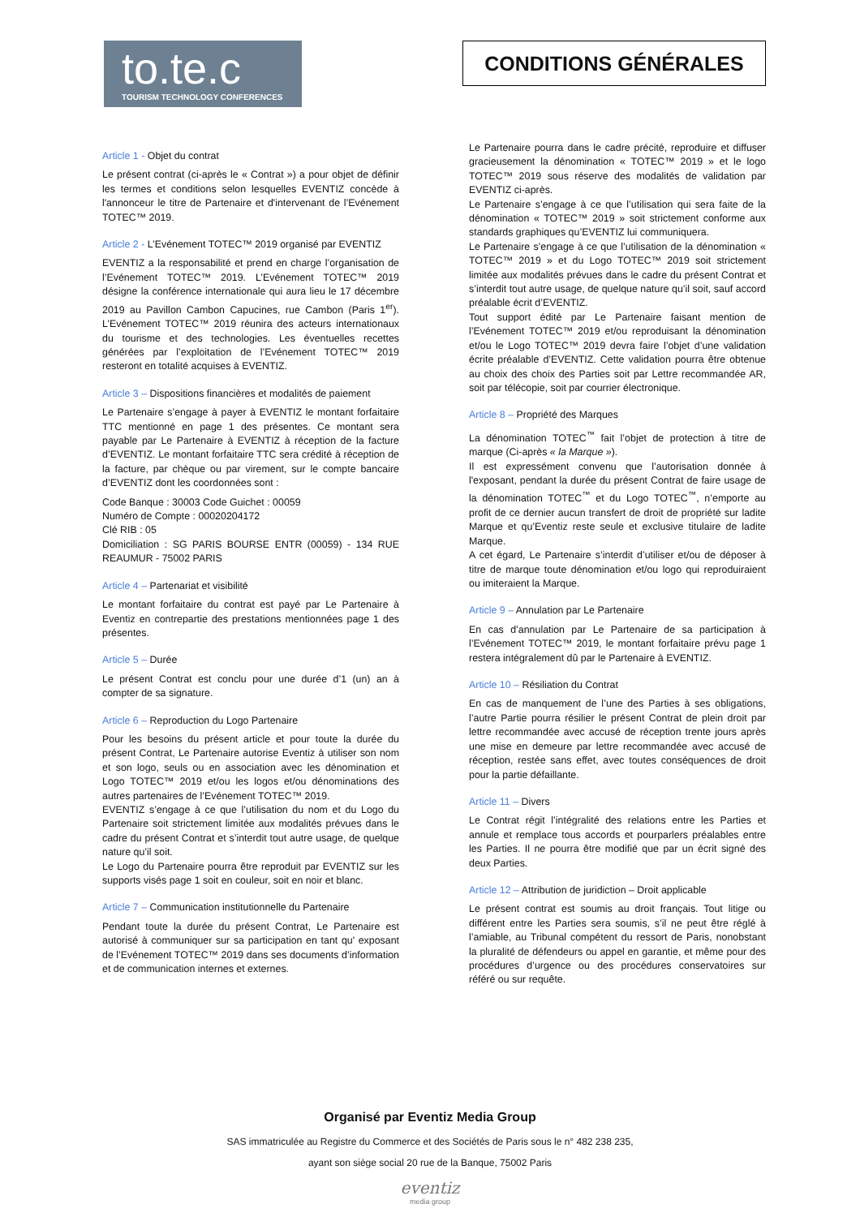to.te.c
TOURISM TECHNOLOGY CONFERENCES
CONDITIONS GÉNÉRALES
Article 1 - Objet du contrat
Le présent contrat (ci-après le « Contrat ») a pour objet de définir les termes et conditions selon lesquelles EVENTIZ concède à l'annonceur le titre de Partenaire et d'intervenant de l’Evénement TOTEC™ 2019.
Article 2 - L’Evénement TOTEC™ 2019 organisé par EVENTIZ
EVENTIZ a la responsabilité et prend en charge l’organisation de l’Evénement TOTEC™ 2019. L’Evénement TOTEC™ 2019 désigne la conférence internationale qui aura lieu le 17 décembre 2019 au Pavillon Cambon Capucines, rue Cambon (Paris 1<sup>er</sup>). L’Evénement TOTEC™ 2019 réunira des acteurs internationaux du tourisme et des technologies. Les éventuelles recettes générées par l’exploitation de l’Evénement TOTEC™ 2019 resteront en totalité acquises à EVENTIZ.
Article 3 – Dispositions financières et modalités de paiement
Le Partenaire s’engage à payer à EVENTIZ le montant forfaitaire TTC mentionné en page 1 des présentes. Ce montant sera payable par Le Partenaire à EVENTIZ à réception de la facture d’EVENTIZ. Le montant forfaitaire TTC sera crédité à réception de la facture, par chèque ou par virement, sur le compte bancaire d’EVENTIZ dont les coordonnées sont :
Code Banque : 30003 Code Guichet : 00059
Numéro de Compte : 00020204172
Clé RIB : 05
Domiciliation : SG PARIS BOURSE ENTR (00059) - 134 RUE REAUMUR - 75002 PARIS
Article 4 – Partenariat et visibilité
Le montant forfaitaire du contrat est payé par Le Partenaire à Eventiz en contrepartie des prestations mentionnées page 1 des présentes.
Article 5 – Durée
Le présent Contrat est conclu pour une durée d’1 (un) an à compter de sa signature.
Article 6 – Reproduction du Logo Partenaire
Pour les besoins du présent article et pour toute la durée du présent Contrat, Le Partenaire autorise Eventiz à utiliser son nom et son logo, seuls ou en association avec les dénomination et Logo TOTEC™ 2019 et/ou les logos et/ou dénominations des autres partenaires de l’Evénement TOTEC™ 2019.
EVENTIZ s’engage à ce que l’utilisation du nom et du Logo du Partenaire soit strictement limitée aux modalités prévues dans le cadre du présent Contrat et s’interdit tout autre usage, de quelque nature qu’il soit.
Le Logo du Partenaire pourra être reproduit par EVENTIZ sur les supports visés page 1 soit en couleur, soit en noir et blanc.
Article 7 – Communication institutionnelle du Partenaire
Pendant toute la durée du présent Contrat, Le Partenaire est autorisé à communiquer sur sa participation en tant qu' exposant de l’Evénement TOTEC™ 2019 dans ses documents d’information et de communication internes et externes.
Le Partenaire pourra dans le cadre précité, reproduire et diffuser gracieusement la dénomination « TOTEC™ 2019 » et le logo TOTEC™ 2019 sous réserve des modalités de validation par EVENTIZ ci-après.
Le Partenaire s’engage à ce que l’utilisation qui sera faite de la dénomination « TOTEC™ 2019 » soit strictement conforme aux standards graphiques qu’EVENTIZ lui communiquera.
Le Partenaire s’engage à ce que l’utilisation de la dénomination « TOTEC™ 2019 » et du Logo TOTEC™ 2019 soit strictement limitée aux modalités prévues dans le cadre du présent Contrat et s’interdit tout autre usage, de quelque nature qu’il soit, sauf accord préalable écrit d’EVENTIZ.
Tout support édité par Le Partenaire faisant mention de l’Evénement TOTEC™ 2019 et/ou reproduisant la dénomination et/ou le Logo TOTEC™ 2019 devra faire l’objet d’une validation écrite préalable d’EVENTIZ. Cette validation pourra être obtenue au choix des choix des Parties soit par Lettre recommandée AR, soit par télécopie, soit par courrier électronique.
Article 8 – Propriété des Marques
La dénomination TOTEC<sup>™</sup> fait l’objet de protection à titre de marque (Ci-après « la Marque »).
Il est expressément convenu que l’autorisation donnée à l'exposant, pendant la durée du présent Contrat de faire usage de la dénomination TOTEC<sup>™</sup> et du Logo TOTEC<sup>™</sup>, n’emporte au profit de ce dernier aucun transfert de droit de propriété sur ladite Marque et qu’Eventiz reste seule et exclusive titulaire de ladite Marque.
A cet égard, Le Partenaire s’interdit d’utiliser et/ou de déposer à titre de marque toute dénomination et/ou logo qui reproduiraient ou imiteraient la Marque.
Article 9 – Annulation par Le Partenaire
En cas d’annulation par Le Partenaire de sa participation à l’Evénement TOTEC™ 2019, le montant forfaitaire prévu page 1 restera intégralement dû par le Partenaire à EVENTIZ.
Article 10 – Résiliation du Contrat
En cas de manquement de l’une des Parties à ses obligations, l’autre Partie pourra résilier le présent Contrat de plein droit par lettre recommandée avec accusé de réception trente jours après une mise en demeure par lettre recommandée avec accusé de réception, restée sans effet, avec toutes conséquences de droit pour la partie défaillante.
Article 11 – Divers
Le Contrat régit l’intégralité des relations entre les Parties et annule et remplace tous accords et pourparlers préalables entre les Parties. Il ne pourra être modifié que par un écrit signé des deux Parties.
Article 12 – Attribution de juridiction – Droit applicable
Le présent contrat est soumis au droit français. Tout litige ou différent entre les Parties sera soumis, s’il ne peut être réglé à l’amiable, au Tribunal compétent du ressort de Paris, nonobstant la pluralité de défendeurs ou appel en garantie, et même pour des procédures d’urgence ou des procédures conservatoires sur référé ou sur requête.
Organisé par Eventiz Media Group
SAS immatriculée au Registre du Commerce et des Sociétés de Paris sous le n° 482 238 235,
ayant son siège social 20 rue de la Banque, 75002 Paris
eventiz
media group